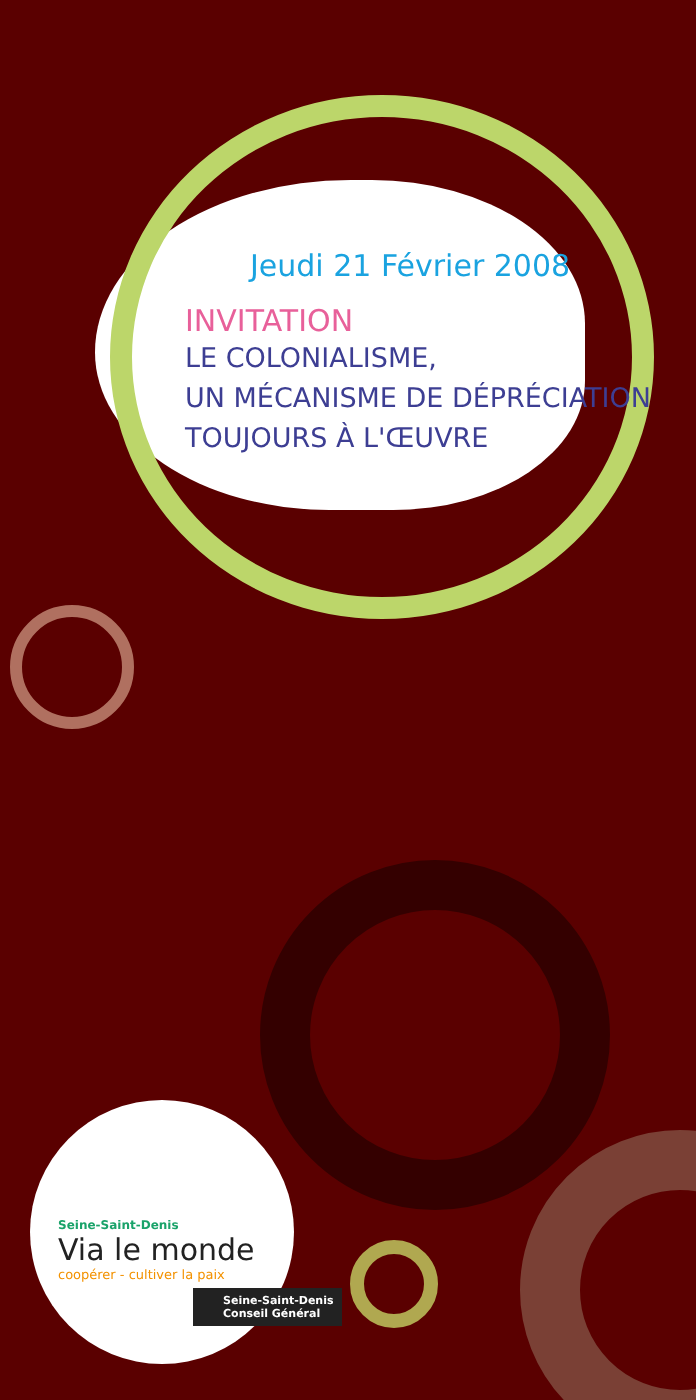Jeudi 21 Février 2008
INVITATION
LE COLONIALISME,
UN MÉCANISME DE DÉPRÉCIATION
TOUJOURS À L'ŒUVRE
Seine-Saint-Denis
Via le monde
coopérer - cultiver la paix
Seine-Saint-Denis
Conseil Général